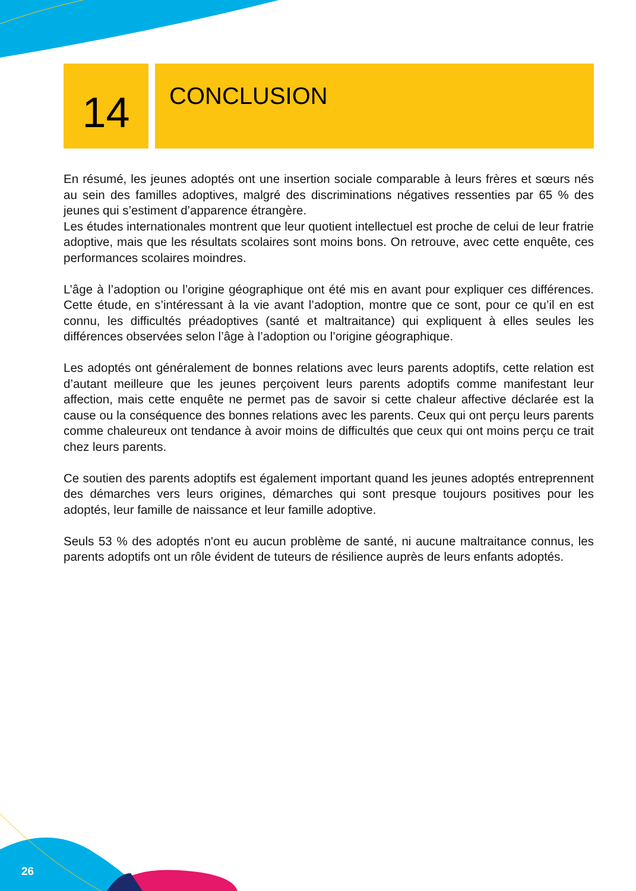14
CONCLUSION
En résumé, les jeunes adoptés ont une insertion sociale comparable à leurs frères et sœurs nés au sein des familles adoptives, malgré des discriminations négatives ressenties par 65 % des jeunes qui s’estiment d’apparence étrangère.
Les études internationales montrent que leur quotient intellectuel est proche de celui de leur fratrie adoptive, mais que les résultats scolaires sont moins bons. On retrouve, avec cette enquête, ces performances scolaires moindres.
L’âge à l’adoption ou l’origine géographique ont été mis en avant pour expliquer ces différences. Cette étude, en s’intéressant à la vie avant l’adoption, montre que ce sont, pour ce qu’il en est connu, les difficultés préadoptives (santé et maltraitance) qui expliquent à elles seules les différences observées selon l’âge à l’adoption ou l’origine géographique.
Les adoptés ont généralement de bonnes relations avec leurs parents adoptifs, cette relation est d’autant meilleure que les jeunes perçoivent leurs parents adoptifs comme manifestant leur affection, mais cette enquête ne permet pas de savoir si cette chaleur affective déclarée est la cause ou la conséquence des bonnes relations avec les parents. Ceux qui ont perçu leurs parents comme chaleureux ont tendance à avoir moins de difficultés que ceux qui ont moins perçu ce trait chez leurs parents.
Ce soutien des parents adoptifs est également important quand les jeunes adoptés entreprennent des démarches vers leurs origines, démarches qui sont presque toujours positives pour les adoptés, leur famille de naissance et leur famille adoptive.
Seuls 53 % des adoptés n'ont eu aucun problème de santé, ni aucune maltraitance connus, les parents adoptifs ont un rôle évident de tuteurs de résilience auprès de leurs enfants adoptés.
26